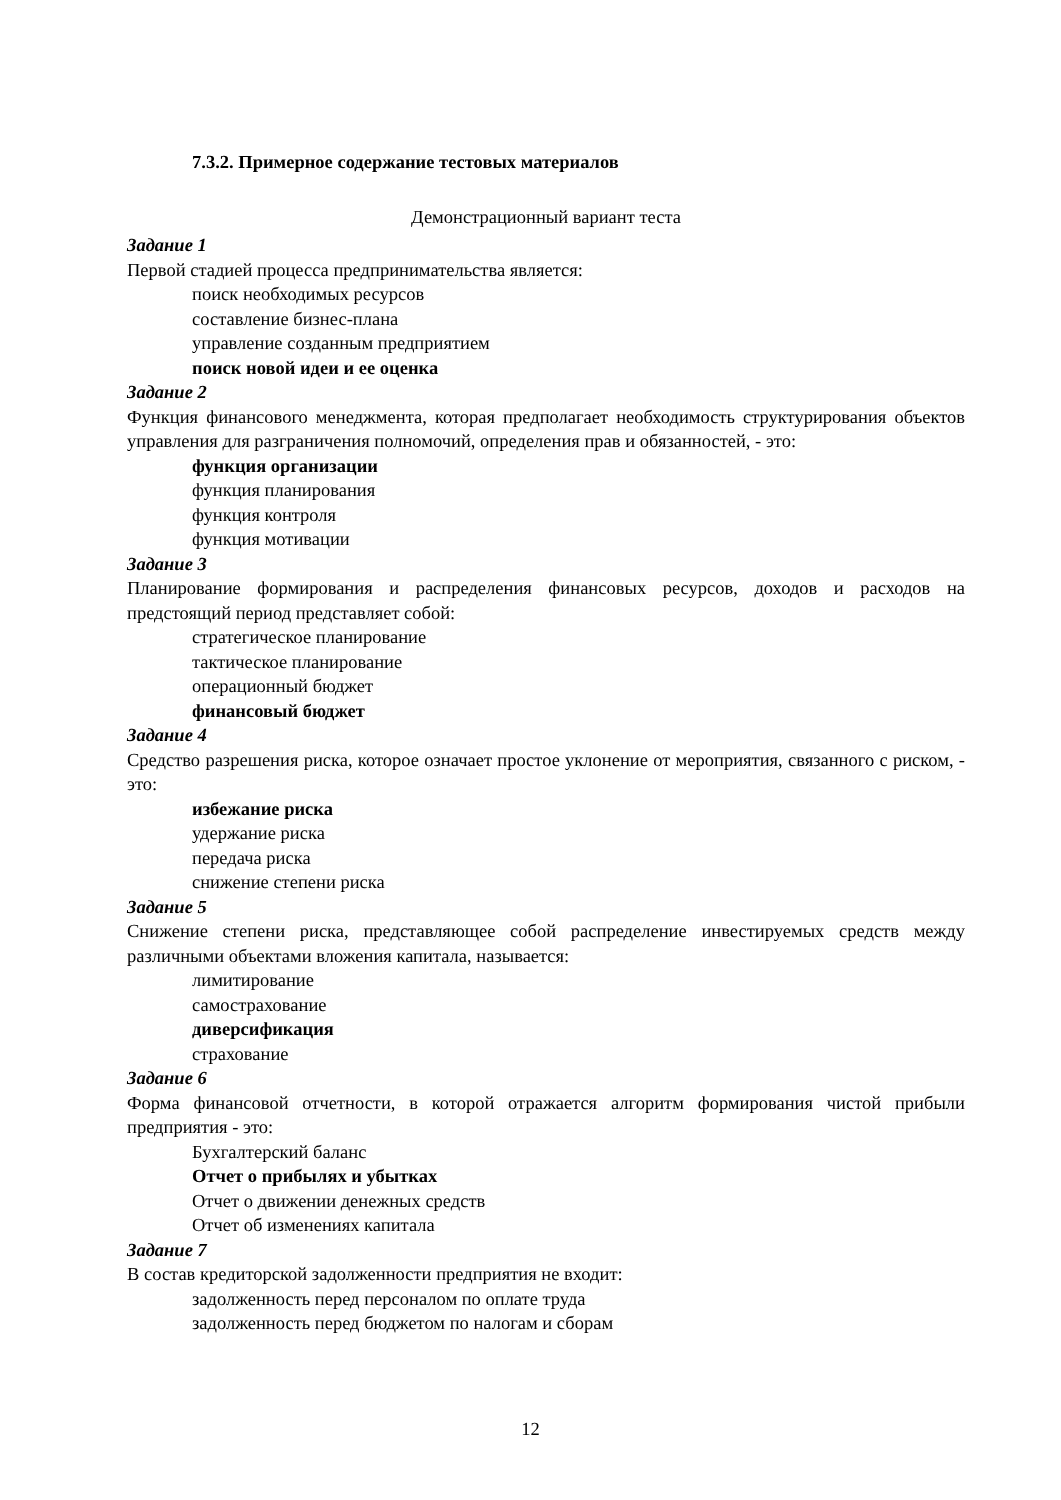7.3.2. Примерное содержание тестовых материалов
Демонстрационный вариант теста
Задание 1
Первой стадией процесса предпринимательства является:
поиск необходимых ресурсов
составление бизнес-плана
управление созданным предприятием
поиск новой идеи и ее оценка
Задание 2
Функция финансового менеджмента, которая предполагает необходимость структурирования объектов управления для разграничения полномочий, определения прав и обязанностей, - это:
функция организации
функция планирования
функция контроля
функция мотивации
Задание 3
Планирование формирования и распределения финансовых ресурсов, доходов и расходов на предстоящий период представляет собой:
стратегическое планирование
тактическое планирование
операционный бюджет
финансовый бюджет
Задание 4
Средство разрешения риска, которое означает простое уклонение от мероприятия, связанного с риском, - это:
избежание риска
удержание риска
передача риска
снижение степени риска
Задание 5
Снижение степени риска, представляющее собой распределение инвестируемых средств между различными объектами вложения капитала, называется:
лимитирование
самострахование
диверсификация
страхование
Задание 6
Форма финансовой отчетности, в которой отражается алгоритм формирования чистой прибыли предприятия - это:
Бухгалтерский баланс
Отчет о прибылях и убытках
Отчет о движении денежных средств
Отчет об изменениях капитала
Задание 7
В состав кредиторской задолженности предприятия не входит:
задолженность перед персоналом по оплате труда
задолженность перед бюджетом по налогам и сборам
12